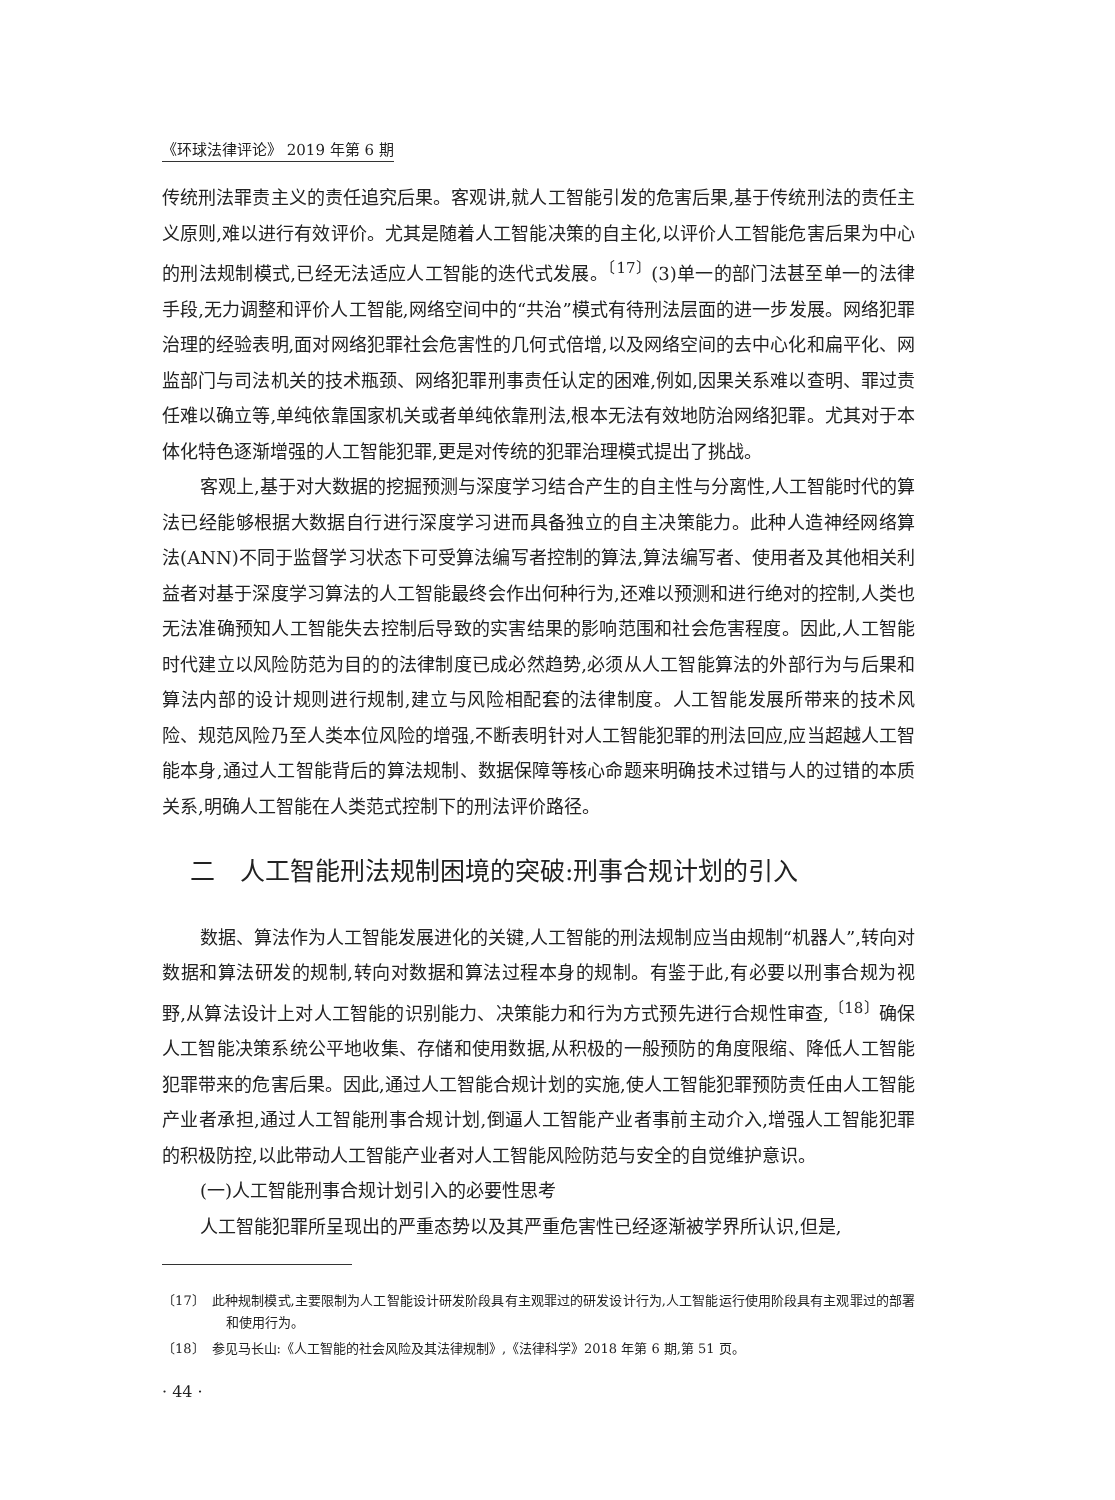《环球法律评论》 2019 年第 6 期
传统刑法罪责主义的责任追究后果。客观讲,就人工智能引发的危害后果,基于传统刑法的责任主义原则,难以进行有效评价。尤其是随着人工智能决策的自主化,以评价人工智能危害后果为中心的刑法规制模式,已经无法适应人工智能的迭代式发展。<sup>〔17〕</sup>(3)单一的部门法甚至单一的法律手段,无力调整和评价人工智能,网络空间中的“共治”模式有待刑法层面的进一步发展。网络犯罪治理的经验表明,面对网络犯罪社会危害性的几何式倍增,以及网络空间的去中心化和扁平化、网监部门与司法机关的技术瓶颈、网络犯罪刑事责任认定的困难,例如,因果关系难以查明、罪过责任难以确立等,单纯依靠国家机关或者单纯依靠刑法,根本无法有效地防治网络犯罪。尤其对于本体化特色逐渐增强的人工智能犯罪,更是对传统的犯罪治理模式提出了挑战。
客观上,基于对大数据的挖掘预测与深度学习结合产生的自主性与分离性,人工智能时代的算法已经能够根据大数据自行进行深度学习进而具备独立的自主决策能力。此种人造神经网络算法(ANN)不同于监督学习状态下可受算法编写者控制的算法,算法编写者、使用者及其他相关利益者对基于深度学习算法的人工智能最终会作出何种行为,还难以预测和进行绝对的控制,人类也无法准确预知人工智能失去控制后导致的实害结果的影响范围和社会危害程度。因此,人工智能时代建立以风险防范为目的的法律制度已成必然趋势,必须从人工智能算法的外部行为与后果和算法内部的设计规则进行规制,建立与风险相配套的法律制度。人工智能发展所带来的技术风险、规范风险乃至人类本位风险的增强,不断表明针对人工智能犯罪的刑法回应,应当超越人工智能本身,通过人工智能背后的算法规制、数据保障等核心命题来明确技术过错与人的过错的本质关系,明确人工智能在人类范式控制下的刑法评价路径。
二　人工智能刑法规制困境的突破:刑事合规计划的引入
数据、算法作为人工智能发展进化的关键,人工智能的刑法规制应当由规制“机器人”,转向对数据和算法研发的规制,转向对数据和算法过程本身的规制。有鉴于此,有必要以刑事合规为视野,从算法设计上对人工智能的识别能力、决策能力和行为方式预先进行合规性审查,<sup>〔18〕</sup>确保人工智能决策系统公平地收集、存储和使用数据,从积极的一般预防的角度限缩、降低人工智能犯罪带来的危害后果。因此,通过人工智能合规计划的实施,使人工智能犯罪预防责任由人工智能产业者承担,通过人工智能刑事合规计划,倒逼人工智能产业者事前主动介入,增强人工智能犯罪的积极防控,以此带动人工智能产业者对人工智能风险防范与安全的自觉维护意识。
(一)人工智能刑事合规计划引入的必要性思考
人工智能犯罪所呈现出的严重态势以及其严重危害性已经逐渐被学界所认识,但是,
〔17〕　此种规制模式,主要限制为人工智能设计研发阶段具有主观罪过的研发设计行为,人工智能运行使用阶段具有主观罪过的部署和使用行为。
〔18〕　参见马长山:《人工智能的社会风险及其法律规制》,《法律科学》2018 年第 6 期,第 51 页。
· 44 ·